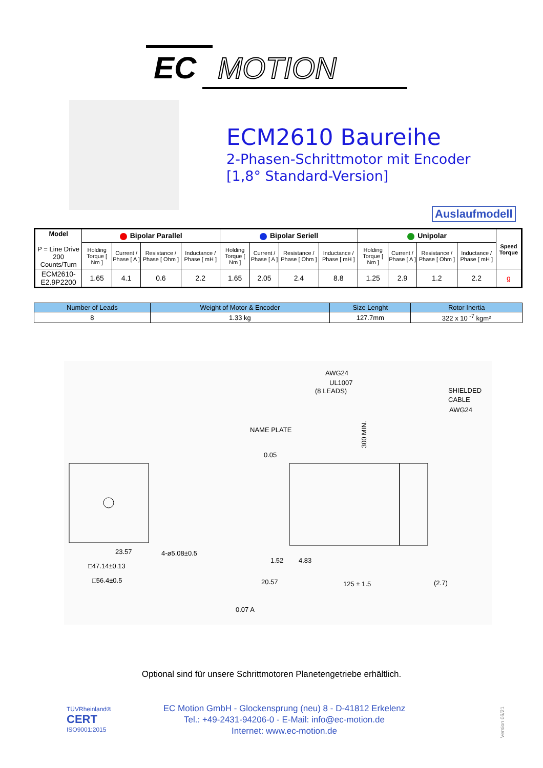EC
MOTION
ECM2610 Baureihe
2-Phasen-Schrittmotor mit Encoder
[1,8° Standard-Version]
Auslaufmodell
| Model P = Line Drive 200 Counts/Turn | Bipolar Parallel | | | | Bipolar Seriell | | | | Unipolar | | | | Speed Torque |
| --- | --- | --- | --- | --- | --- | --- | --- | --- | --- | --- | --- | --- | --- |
| | Holding Torque [ Nm ] | Current / Phase [ A ] | Resistance / Phase [ Ohm ] | Inductance / Phase [ mH ] | Holding Torque [ Nm ] | Current / Phase [ A ] | Resistance / Phase [ Ohm ] | Inductance / Phase [ mH ] | Holding Torque [ Nm ] | Current / Phase [ A ] | Resistance / Phase [ Ohm ] | Inductance / Phase [ mH ] | |
| ECM2610-E2.9P2200 | 1.65 | 4.1 | 0.6 | 2.2 | 1.65 | 2.05 | 2.4 | 8.8 | 1.25 | 2.9 | 1.2 | 2.2 | g |
| Number of Leads | Weight of Motor & Encoder | Size Lenght | Rotor Inertia |
| --- | --- | --- | --- |
| 8 | 1.33 kg | 127.7mm | 322 x 10 <sup>-7</sup> kgm² |
AWG24
UL1007
(8 LEADS)
SHIELDED
CABLE
AWG24
NAME PLATE
0.05
23.57
4-ø5.08±0.5
□47.14±0.13
□56.4±0.5
1.52
4.83
20.57
125 ± 1.5
(2.7)
0.07 A
300 MIN.
Optional sind für unsere Schrittmotoren Planetengetriebe erhältlich.
TÜVRheinland®
CERT
ISO9001:2015
EC Motion GmbH - Glockensprung (neu) 8 - D-41812 Erkelenz
Tel.: +49-2431-94206-0 - E-Mail: info@ec-motion.de
Internet: www.ec-motion.de
Version 06/21